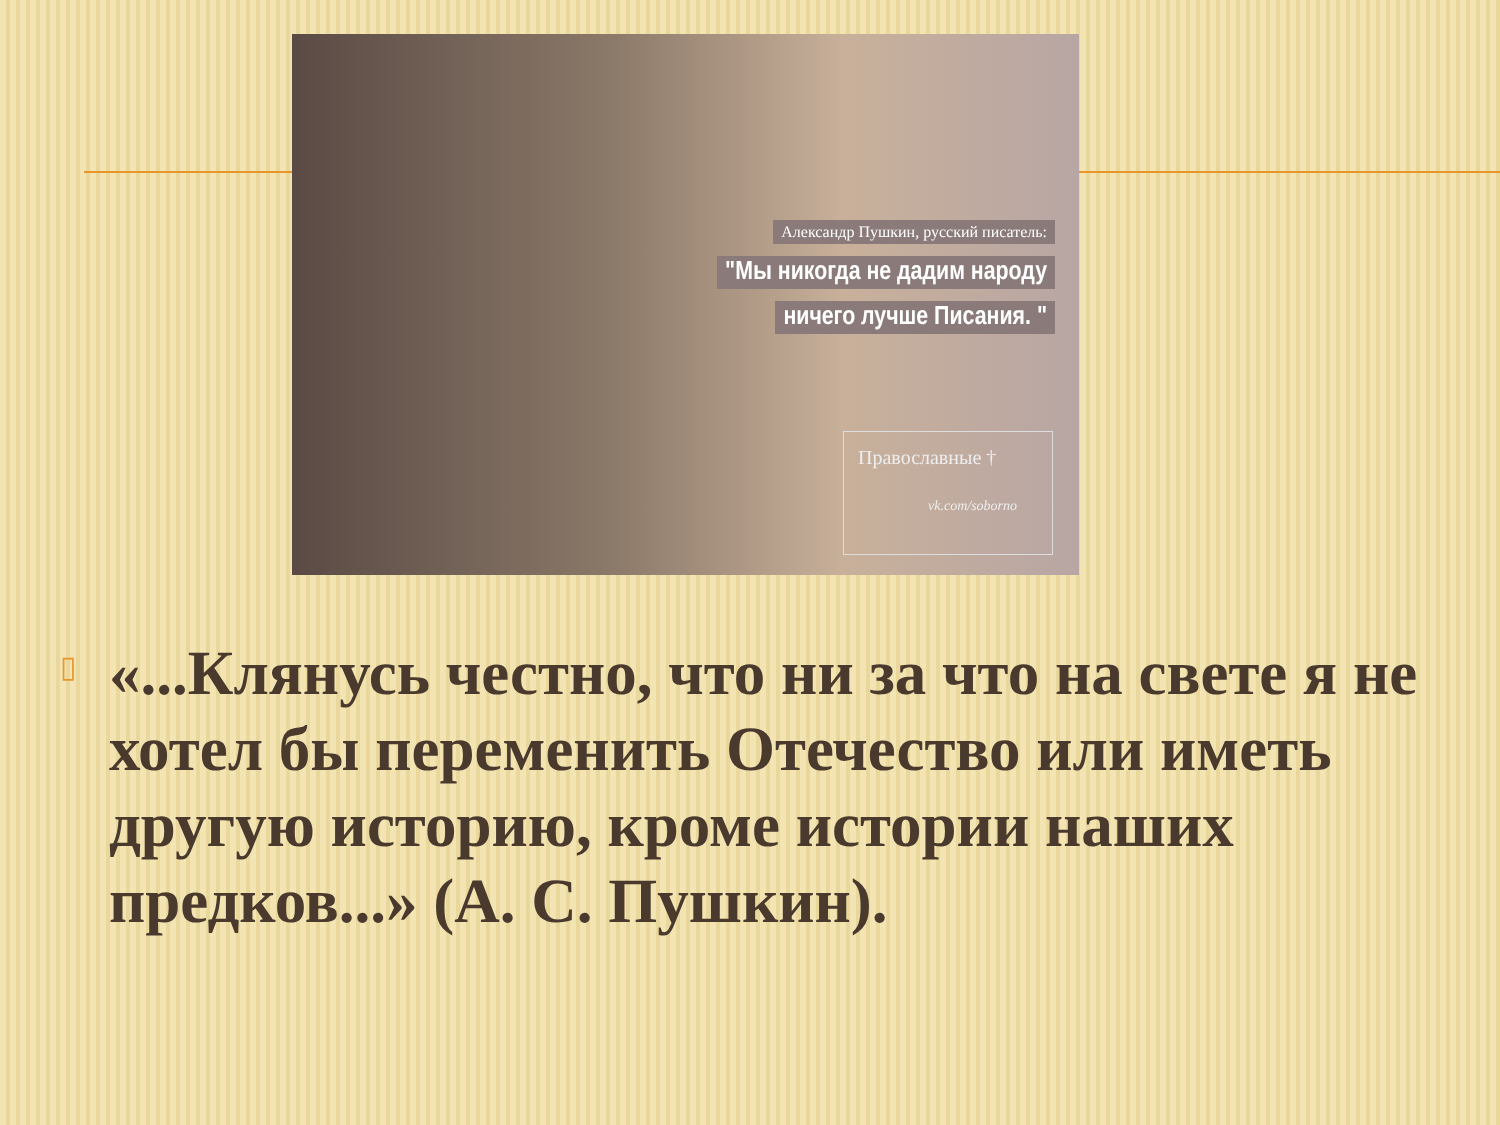Александр Пушкин, русский писатель:
"Мы никогда не дадим народу
ничего лучше Писания. "
Православные †
vk.com/soborno
▯
«...Клянусь честно, что ни за что на свете я не хотел бы переменить Отечество или иметь другую историю, кроме истории наших предков...» (А. С. Пушкин).